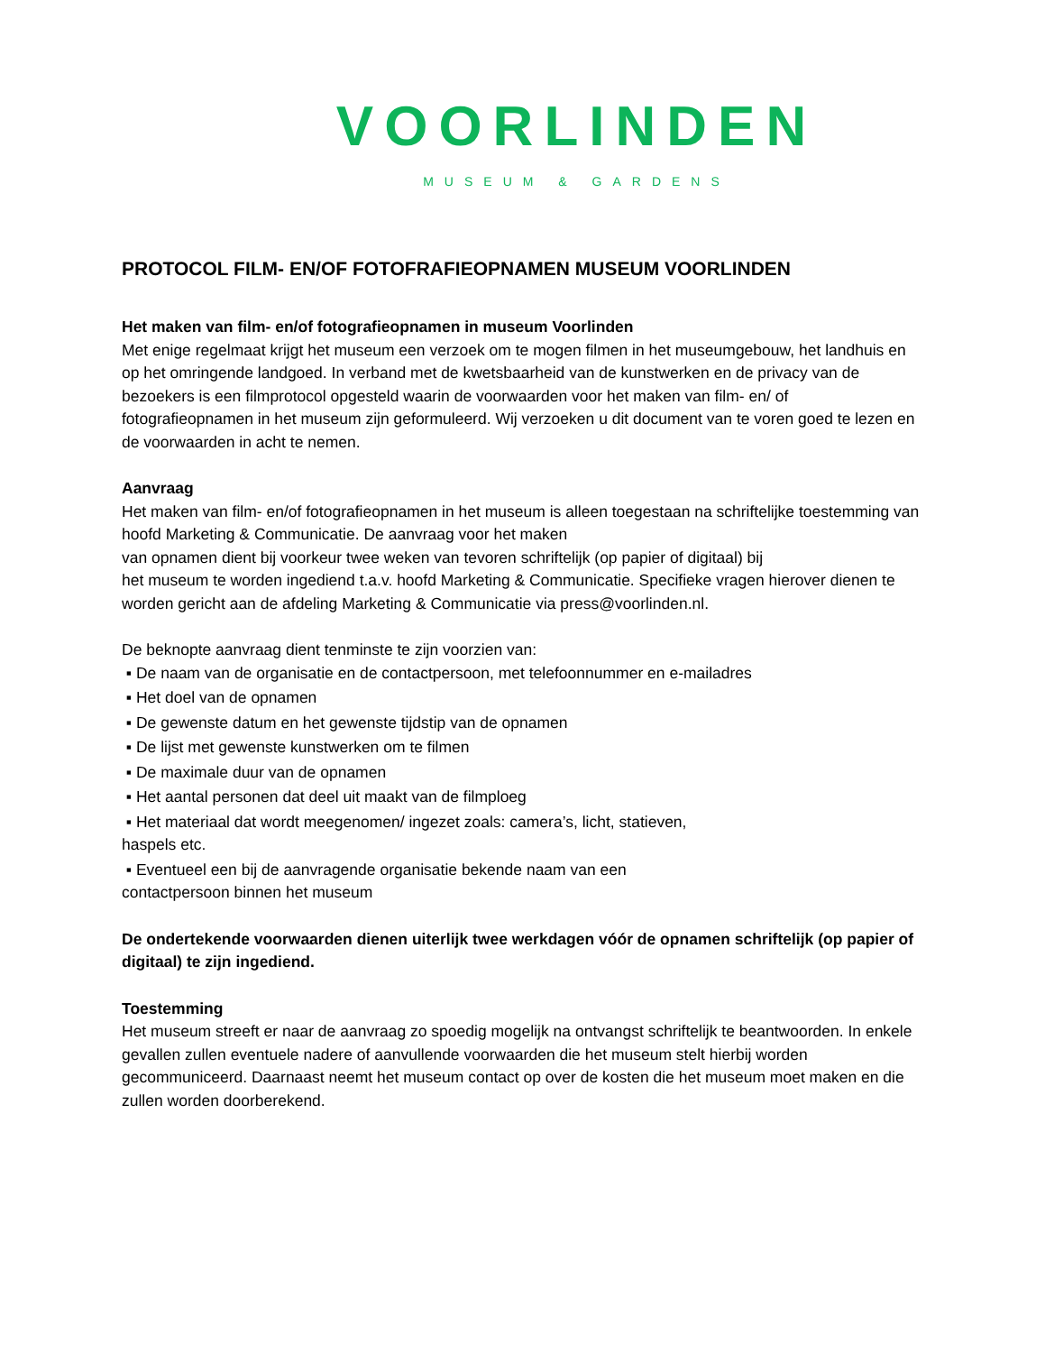VOORLINDEN
MUSEUM & GARDENS
PROTOCOL FILM- EN/OF FOTOFRAFIEOPNAMEN MUSEUM VOORLINDEN
Het maken van film- en/of fotografieopnamen in museum Voorlinden
Met enige regelmaat krijgt het museum een verzoek om te mogen filmen in het museumgebouw, het landhuis en op het omringende landgoed. In verband met de kwetsbaarheid van de kunstwerken en de privacy van de bezoekers is een filmprotocol opgesteld waarin de voorwaarden voor het maken van film- en/ of fotografieopnamen in het museum zijn geformuleerd. Wij verzoeken u dit document van te voren goed te lezen en de voorwaarden in acht te nemen.
Aanvraag
Het maken van film- en/of fotografieopnamen in het museum is alleen toegestaan na schriftelijke toestemming van hoofd Marketing & Communicatie. De aanvraag voor het maken
van opnamen dient bij voorkeur twee weken van tevoren schriftelijk (op papier of digitaal) bij
het museum te worden ingediend t.a.v. hoofd Marketing & Communicatie. Specifieke vragen hierover dienen te worden gericht aan de afdeling Marketing & Communicatie via press@voorlinden.nl.
De beknopte aanvraag dient tenminste te zijn voorzien van:
▪ De naam van de organisatie en de contactpersoon, met telefoonnummer en e-mailadres
▪ Het doel van de opnamen
▪ De gewenste datum en het gewenste tijdstip van de opnamen
▪ De lijst met gewenste kunstwerken om te filmen
▪ De maximale duur van de opnamen
▪ Het aantal personen dat deel uit maakt van de filmploeg
▪ Het materiaal dat wordt meegenomen/ ingezet zoals: camera’s, licht, statieven,
haspels etc.
▪ Eventueel een bij de aanvragende organisatie bekende naam van een
contactpersoon binnen het museum
De ondertekende voorwaarden dienen uiterlijk twee werkdagen vóór de opnamen schriftelijk (op papier of digitaal) te zijn ingediend.
Toestemming
Het museum streeft er naar de aanvraag zo spoedig mogelijk na ontvangst schriftelijk te beantwoorden. In enkele gevallen zullen eventuele nadere of aanvullende voorwaarden die het museum stelt hierbij worden gecommuniceerd. Daarnaast neemt het museum contact op over de kosten die het museum moet maken en die zullen worden doorberekend.